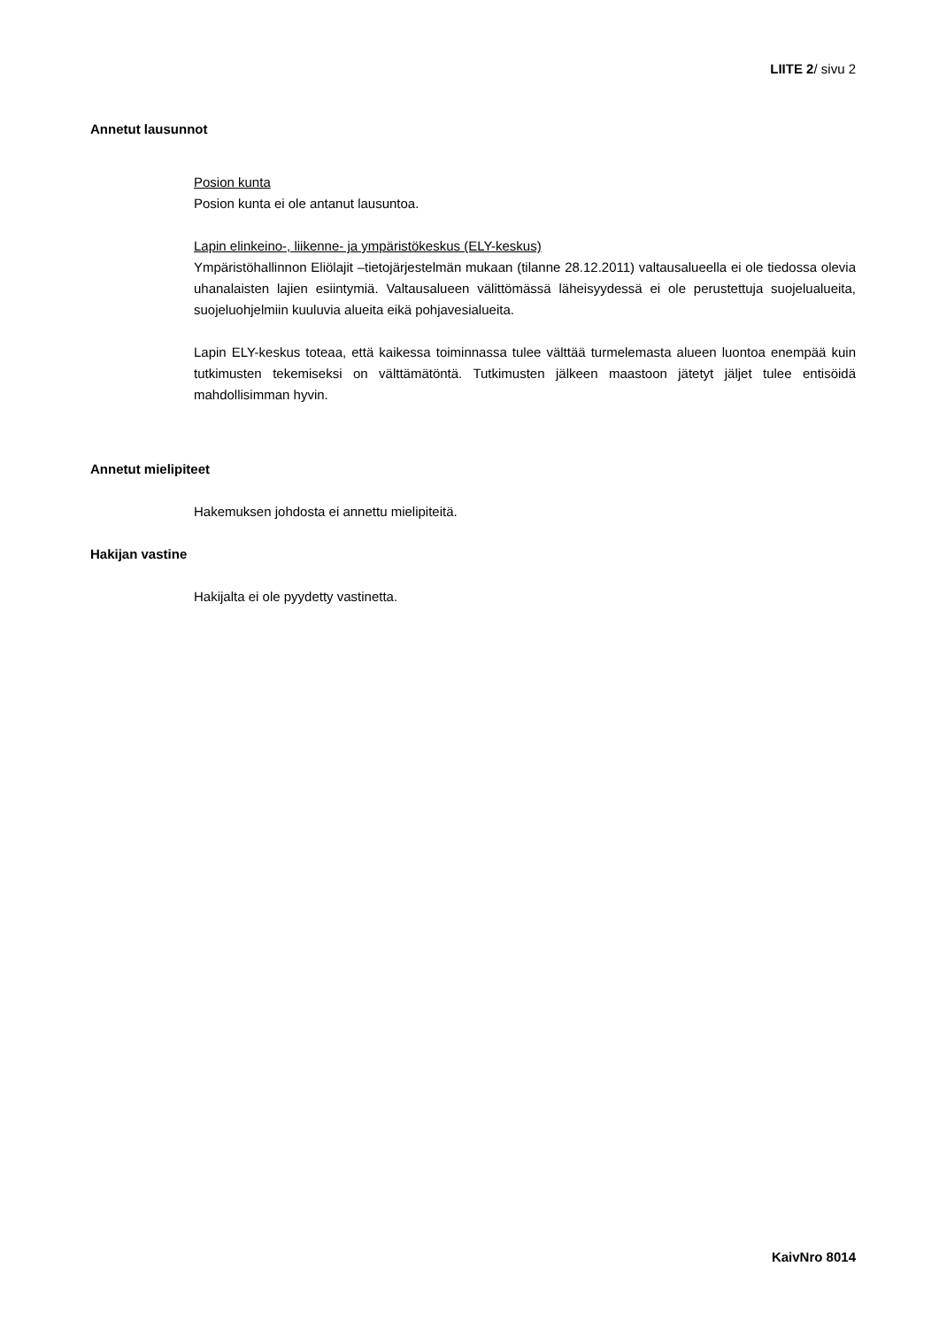LIITE 2/ sivu 2
Annetut lausunnot
Posion kunta
Posion kunta ei ole antanut lausuntoa.
Lapin elinkeino-, liikenne- ja ympäristökeskus (ELY-keskus)
Ympäristöhallinnon Eliölajit –tietojärjestelmän mukaan (tilanne 28.12.2011) valtausalueella ei ole tiedossa olevia uhanalaisten lajien esiintymiä. Valtausalueen välittömässä läheisyydessä ei ole perustettuja suojelualueita, suojeluohjelmiin kuuluvia alueita eikä pohjavesialueita.
Lapin ELY-keskus toteaa, että kaikessa toiminnassa tulee välttää turmelemasta alueen luontoa enempää kuin tutkimusten tekemiseksi on välttämätöntä. Tutkimusten jälkeen maastoon jätetyt jäljet tulee entisöidä mahdollisimman hyvin.
Annetut mielipiteet
Hakemuksen johdosta ei annettu mielipiteitä.
Hakijan vastine
Hakijalta ei ole pyydetty vastinetta.
KaivNro 8014